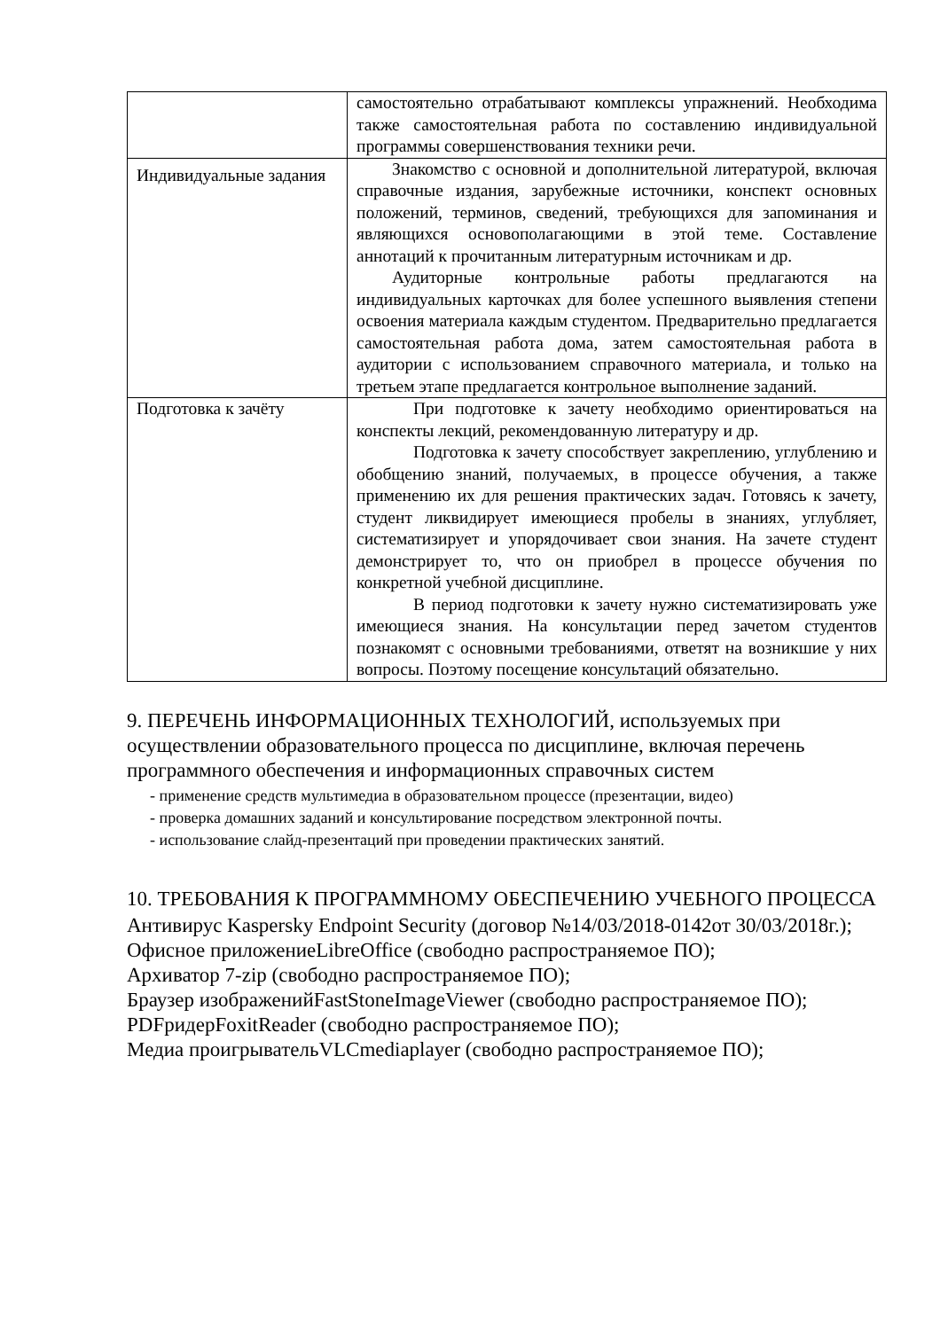| | самостоятельно отрабатывают комплексы упражнений. Необходима также самостоятельная работа по составлению индивидуальной программы совершенствования техники речи. |
| Индивидуальные задания | Знакомство с основной и дополнительной литературой, включая справочные издания, зарубежные источники, конспект основных положений, терминов, сведений, требующихся для запоминания и являющихся основополагающими в этой теме. Составление аннотаций к прочитанным литературным источникам и др. Аудиторные контрольные работы предлагаются на индивидуальных карточках для более успешного выявления степени освоения материала каждым студентом. Предварительно предлагается самостоятельная работа дома, затем самостоятельная работа в аудитории с использованием справочного материала, и только на третьем этапе предлагается контрольное выполнение заданий. |
| Подготовка к зачёту | При подготовке к зачету необходимо ориентироваться на конспекты лекций, рекомендованную литературу и др. Подготовка к зачету способствует закреплению, углублению и обобщению знаний, получаемых, в процессе обучения, а также применению их для решения практических задач. Готовясь к зачету, студент ликвидирует имеющиеся пробелы в знаниях, углубляет, систематизирует и упорядочивает свои знания. На зачете студент демонстрирует то, что он приобрел в процессе обучения по конкретной учебной дисциплине. В период подготовки к зачету нужно систематизировать уже имеющиеся знания. На консультации перед зачетом студентов познакомят с основными требованиями, ответят на возникшие у них вопросы. Поэтому посещение консультаций обязательно. |
9. ПЕРЕЧЕНЬ ИНФОРМАЦИОННЫХ ТЕХНОЛОГИЙ, используемых при осуществлении образовательного процесса по дисциплине, включая перечень программного обеспечения и информационных справочных систем
- применение средств мультимедиа в образовательном процессе (презентации, видео)
- проверка домашних заданий и консультирование посредством электронной почты.
- использование слайд-презентаций при проведении практических занятий.
10. ТРЕБОВАНИЯ К ПРОГРАММНОМУ ОБЕСПЕЧЕНИЮ УЧЕБНОГО ПРОЦЕССА
Антивирус Kaspersky Endpoint Security (договор №14/03/2018-0142от 30/03/2018г.);
Офисное приложениеLibreOffice (свободно распространяемое ПО);
Архиватор 7-zip (свободно распространяемое ПО);
Браузер изображенийFastStoneImageViewer (свободно распространяемое ПО);
PDFридерFoxitReader (свободно распространяемое ПО);
Медиа проигрывательVLCmediaplayer (свободно распространяемое ПО);